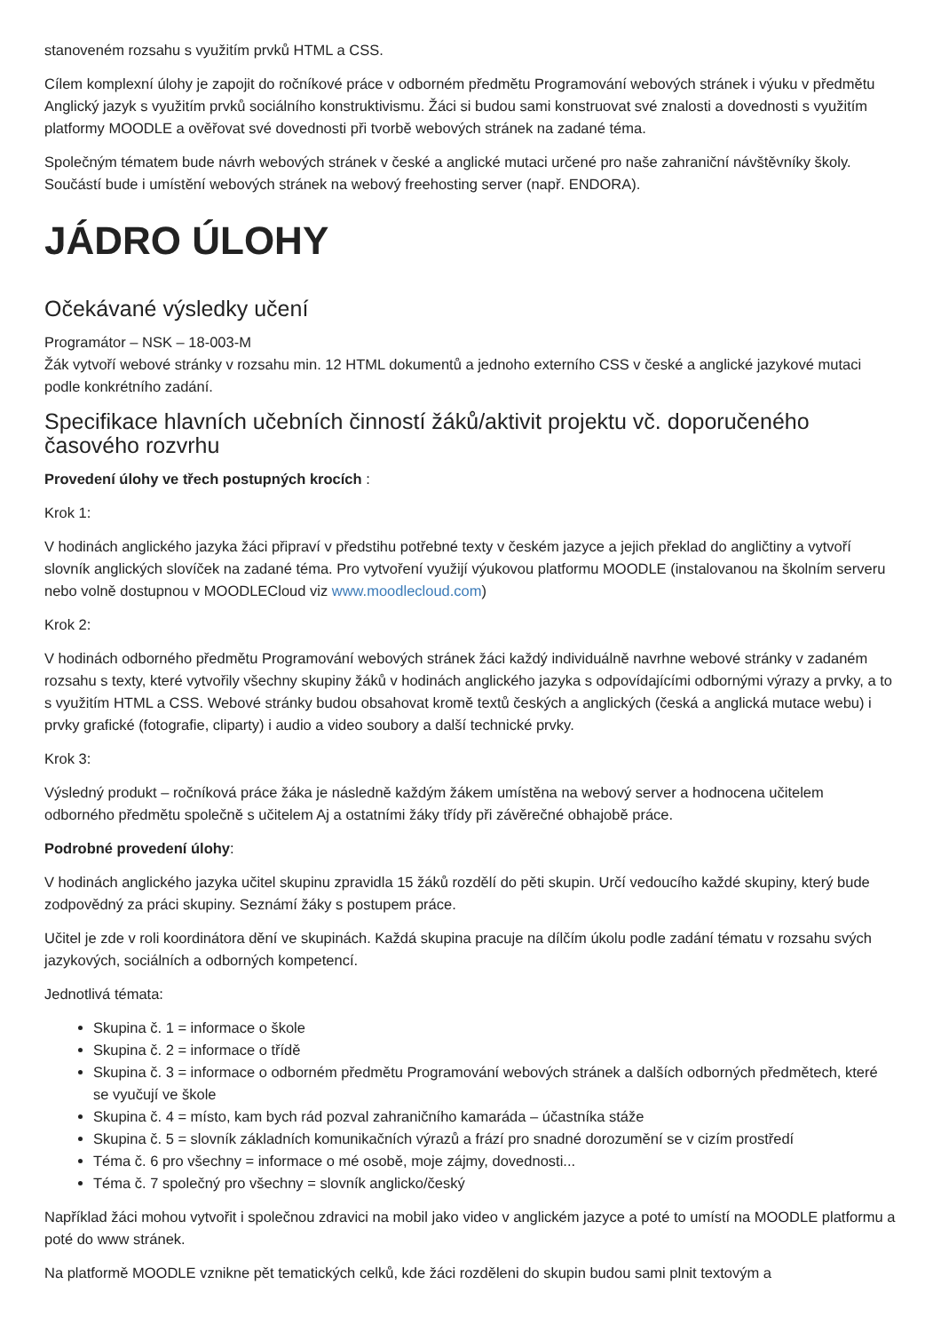stanoveném rozsahu s využitím prvků HTML a CSS.
Cílem komplexní úlohy je zapojit do ročníkové práce v odborném předmětu Programování webových stránek i výuku v předmětu Anglický jazyk s využitím prvků sociálního konstruktivismu. Žáci si budou sami konstruovat své znalosti a dovednosti s využitím platformy MOODLE a ověřovat své dovednosti při tvorbě webových stránek na zadané téma.
Společným tématem bude návrh webových stránek v české a anglické mutaci určené pro naše zahraniční návštěvníky školy. Součástí bude i umístění webových stránek na webový freehosting server (např. ENDORA).
JÁDRO ÚLOHY
Očekávané výsledky učení
Programátor – NSK – 18-003-M
Žák vytvoří webové stránky v rozsahu min. 12 HTML dokumentů a jednoho externího CSS v české a anglické jazykové mutaci podle konkrétního zadání.
Specifikace hlavních učebních činností žáků/aktivit projektu vč. doporučeného časového rozvrhu
Provedení úlohy ve třech postupných krocích :
Krok 1:
V hodinách anglického jazyka žáci připraví v předstihu potřebné texty v českém jazyce a jejich překlad do angličtiny a vytvoří slovník anglických slovíček na zadané téma. Pro vytvoření využijí výukovou platformu MOODLE (instalovanou na školním serveru nebo volně dostupnou v MOODLECloud viz www.moodlecloud.com)
Krok 2:
V hodinách odborného předmětu Programování webových stránek žáci každý individuálně navrhne webové stránky v zadaném rozsahu s texty, které vytvořily všechny skupiny žáků v hodinách anglického jazyka s odpovídajícími odbornými výrazy a prvky, a to s využitím HTML a CSS. Webové stránky budou obsahovat kromě textů českých a anglických (česká a anglická mutace webu) i prvky grafické (fotografie, cliparty) i audio a video soubory a další technické prvky.
Krok 3:
Výsledný produkt – ročníková práce žáka je následně každým žákem umístěna na webový server a hodnocena učitelem odborného předmětu společně s učitelem Aj a ostatními žáky třídy při závěrečné obhajobě práce.
Podrobné provedení úlohy:
V hodinách anglického jazyka učitel skupinu zpravidla 15 žáků rozdělí do pěti skupin. Určí vedoucího každé skupiny, který bude zodpovědný za práci skupiny. Seznámí žáky s postupem práce.
Učitel je zde v roli koordinátora dění ve skupinách. Každá skupina pracuje na dílčím úkolu podle zadání tématu v rozsahu svých jazykových, sociálních a odborných kompetencí.
Jednotlivá témata:
Skupina č. 1 = informace o škole
Skupina č. 2 = informace o třídě
Skupina č. 3 = informace o odborném předmětu Programování webových stránek a dalších odborných předmětech, které se vyučují ve škole
Skupina č. 4 = místo, kam bych rád pozval zahraničního kamaráda – účastníka stáže
Skupina č. 5 = slovník základních komunikačních výrazů a frází pro snadné dorozumění se v cizím prostředí
Téma č. 6 pro všechny = informace o mé osobě, moje zájmy, dovednosti...
Téma č. 7 společný pro všechny = slovník anglicko/český
Například žáci mohou vytvořit i společnou zdravici na mobil jako video v anglickém jazyce a poté to umístí na MOODLE platformu a poté do www stránek.
Na platformě MOODLE vznikne pět tematických celků, kde žáci rozděleni do skupin budou sami plnit textovým a